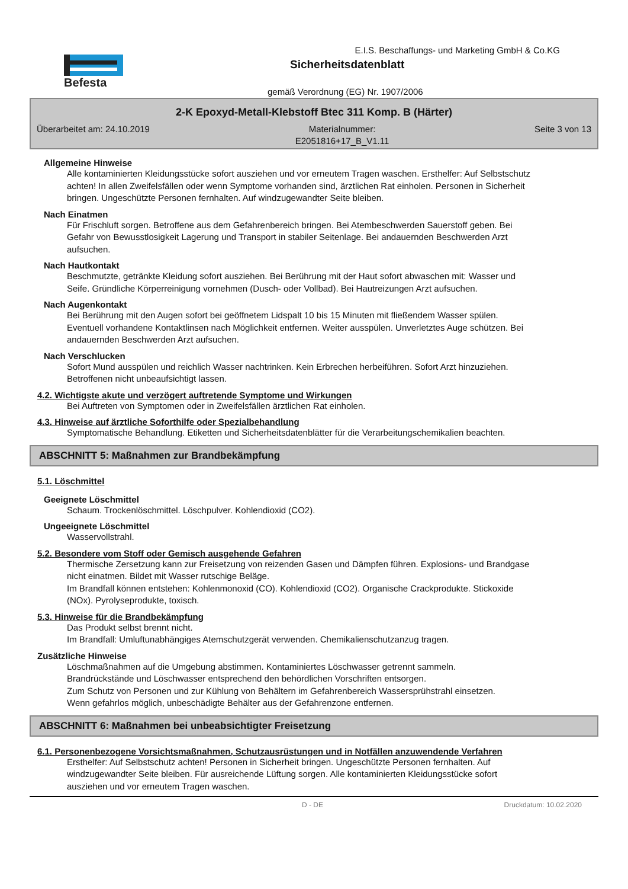Befesta
E.I.S. Beschaffungs- und Marketing GmbH & Co.KG
Sicherheitsdatenblatt
gemäß Verordnung (EG) Nr. 1907/2006
2-K Epoxyd-Metall-Klebstoff Btec 311 Komp. B (Härter)
Überarbeitet am: 24.10.2019 Materialnummer:
E2051816+17_B_V1.11 Seite 3 von 13
Allgemeine Hinweise
Alle kontaminierten Kleidungsstücke sofort ausziehen und vor erneutem Tragen waschen. Ersthelfer: Auf Selbstschutz achten! In allen Zweifelsfällen oder wenn Symptome vorhanden sind, ärztlichen Rat einholen. Personen in Sicherheit bringen. Ungeschützte Personen fernhalten. Auf windzugewandter Seite bleiben.
Nach Einatmen
Für Frischluft sorgen. Betroffene aus dem Gefahrenbereich bringen. Bei Atembeschwerden Sauerstoff geben. Bei Gefahr von Bewusstlosigkeit Lagerung und Transport in stabiler Seitenlage. Bei andauernden Beschwerden Arzt aufsuchen.
Nach Hautkontakt
Beschmutzte, getränkte Kleidung sofort ausziehen. Bei Berührung mit der Haut sofort abwaschen mit: Wasser und Seife. Gründliche Körperreinigung vornehmen (Dusch- oder Vollbad). Bei Hautreizungen Arzt aufsuchen.
Nach Augenkontakt
Bei Berührung mit den Augen sofort bei geöffnetem Lidspalt 10 bis 15 Minuten mit fließendem Wasser spülen. Eventuell vorhandene Kontaktlinsen nach Möglichkeit entfernen. Weiter ausspülen. Unverletztes Auge schützen. Bei andauernden Beschwerden Arzt aufsuchen.
Nach Verschlucken
Sofort Mund ausspülen und reichlich Wasser nachtrinken. Kein Erbrechen herbeiführen. Sofort Arzt hinzuziehen. Betroffenen nicht unbeaufsichtigt lassen.
4.2. Wichtigste akute und verzögert auftretende Symptome und Wirkungen
Bei Auftreten von Symptomen oder in Zweifelsfällen ärztlichen Rat einholen.
4.3. Hinweise auf ärztliche Soforthilfe oder Spezialbehandlung
Symptomatische Behandlung. Etiketten und Sicherheitsdatenblätter für die Verarbeitungschemikalien beachten.
ABSCHNITT 5: Maßnahmen zur Brandbekämpfung
5.1. Löschmittel
Geeignete Löschmittel
Schaum. Trockenlöschmittel. Löschpulver. Kohlendioxid (CO2).
Ungeeignete Löschmittel
Wasservollstrahl.
5.2. Besondere vom Stoff oder Gemisch ausgehende Gefahren
Thermische Zersetzung kann zur Freisetzung von reizenden Gasen und Dämpfen führen. Explosions- und Brandgase nicht einatmen. Bildet mit Wasser rutschige Beläge.
Im Brandfall können entstehen: Kohlenmonoxid (CO). Kohlendioxid (CO2). Organische Crackprodukte. Stickoxide (NOx). Pyrolyseprodukte, toxisch.
5.3. Hinweise für die Brandbekämpfung
Das Produkt selbst brennt nicht.
Im Brandfall: Umluftunabhängiges Atemschutzgerät verwenden. Chemikalienschutzanzug tragen.
Zusätzliche Hinweise
Löschmaßnahmen auf die Umgebung abstimmen. Kontaminiertes Löschwasser getrennt sammeln.
Brandrückstände und Löschwasser entsprechend den behördlichen Vorschriften entsorgen.
Zum Schutz von Personen und zur Kühlung von Behältern im Gefahrenbereich Wassersprühstrahl einsetzen.
Wenn gefahrlos möglich, unbeschädigte Behälter aus der Gefahrenzone entfernen.
ABSCHNITT 6: Maßnahmen bei unbeabsichtigter Freisetzung
6.1. Personenbezogene Vorsichtsmaßnahmen, Schutzausrüstungen und in Notfällen anzuwendende Verfahren
Ersthelfer: Auf Selbstschutz achten! Personen in Sicherheit bringen. Ungeschützte Personen fernhalten. Auf windzugewandter Seite bleiben. Für ausreichende Lüftung sorgen. Alle kontaminierten Kleidungsstücke sofort ausziehen und vor erneutem Tragen waschen.
D - DE Druckdatum: 10.02.2020